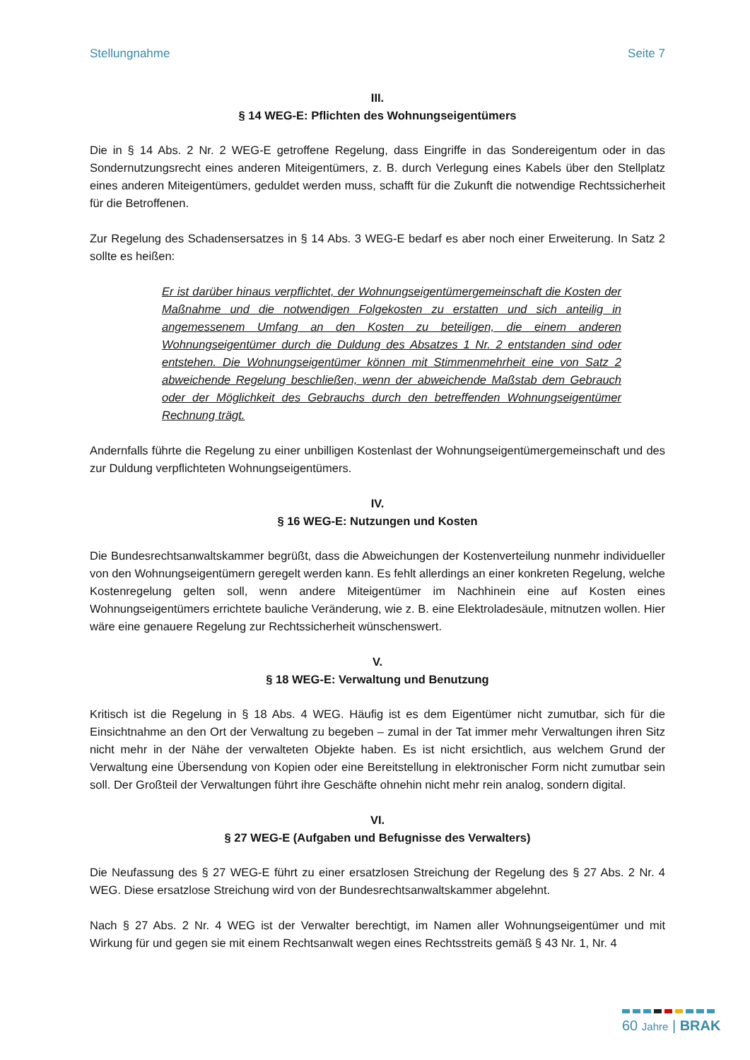Stellungnahme Seite 7
III.
§ 14 WEG-E: Pflichten des Wohnungseigentümers
Die in § 14 Abs. 2 Nr. 2 WEG-E getroffene Regelung, dass Eingriffe in das Sondereigentum oder in das Sondernutzungsrecht eines anderen Miteigentümers, z. B. durch Verlegung eines Kabels über den Stellplatz eines anderen Miteigentümers, geduldet werden muss, schafft für die Zukunft die notwendige Rechtssicherheit für die Betroffenen.
Zur Regelung des Schadensersatzes in § 14 Abs. 3 WEG-E bedarf es aber noch einer Erweiterung. In Satz 2 sollte es heißen:
Er ist darüber hinaus verpflichtet, der Wohnungseigentümergemeinschaft die Kosten der Maßnahme und die notwendigen Folgekosten zu erstatten und sich anteilig in angemessenem Umfang an den Kosten zu beteiligen, die einem anderen Wohnungseigentümer durch die Duldung des Absatzes 1 Nr. 2 entstanden sind oder entstehen. Die Wohnungseigentümer können mit Stimmenmehrheit eine von Satz 2 abweichende Regelung beschließen, wenn der abweichende Maßstab dem Gebrauch oder der Möglichkeit des Gebrauchs durch den betreffenden Wohnungseigentümer Rechnung trägt.
Andernfalls führte die Regelung zu einer unbilligen Kostenlast der Wohnungseigentümergemeinschaft und des zur Duldung verpflichteten Wohnungseigentümers.
IV.
§ 16 WEG-E: Nutzungen und Kosten
Die Bundesrechtsanwaltskammer begrüßt, dass die Abweichungen der Kostenverteilung nunmehr individueller von den Wohnungseigentümern geregelt werden kann. Es fehlt allerdings an einer konkreten Regelung, welche Kostenregelung gelten soll, wenn andere Miteigentümer im Nachhinein eine auf Kosten eines Wohnungseigentümers errichtete bauliche Veränderung, wie z. B. eine Elektroladesäule, mitnutzen wollen. Hier wäre eine genauere Regelung zur Rechtssicherheit wünschenswert.
V.
§ 18 WEG-E: Verwaltung und Benutzung
Kritisch ist die Regelung in § 18 Abs. 4 WEG. Häufig ist es dem Eigentümer nicht zumutbar, sich für die Einsichtnahme an den Ort der Verwaltung zu begeben – zumal in der Tat immer mehr Verwaltungen ihren Sitz nicht mehr in der Nähe der verwalteten Objekte haben. Es ist nicht ersichtlich, aus welchem Grund der Verwaltung eine Übersendung von Kopien oder eine Bereitstellung in elektronischer Form nicht zumutbar sein soll. Der Großteil der Verwaltungen führt ihre Geschäfte ohnehin nicht mehr rein analog, sondern digital.
VI.
§ 27 WEG-E (Aufgaben und Befugnisse des Verwalters)
Die Neufassung des § 27 WEG-E führt zu einer ersatzlosen Streichung der Regelung des § 27 Abs. 2 Nr. 4 WEG. Diese ersatzlose Streichung wird von der Bundesrechtsanwaltskammer abgelehnt.
Nach § 27 Abs. 2 Nr. 4 WEG ist der Verwalter berechtigt, im Namen aller Wohnungseigentümer und mit Wirkung für und gegen sie mit einem Rechtsanwalt wegen eines Rechtsstreits gemäß § 43 Nr. 1, Nr. 4
60 Jahre | BRAK